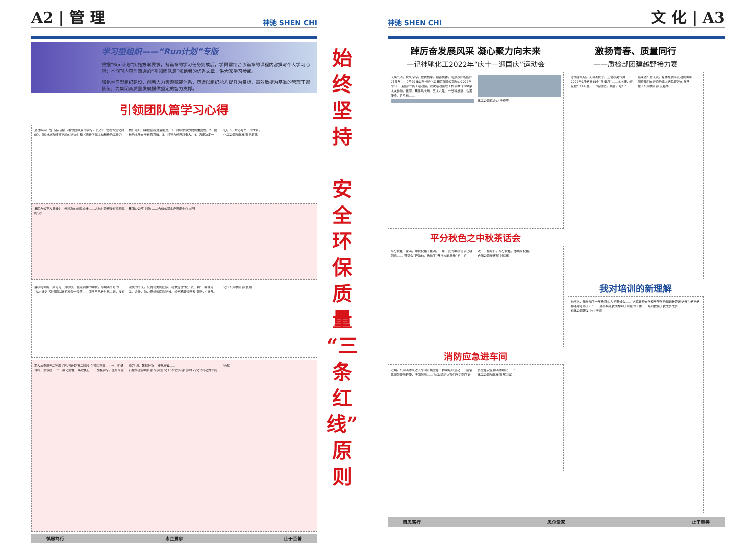A2 | 管 理 神驰 SHEN CHI
学习型组织——“Run计划”专版
根据“Run计划”实施方案要求，各篇章的学习任务完成后，学员需结合该篇章的课程内容撰写个人学习心得；本期刊内容为甄选的“引领团队篇”领跑者的优秀文章，供大家学习参阅。
强化学习型组织建设，创新人力资源赋能体系，塑造以组织能力提升为目标、高效敏捷为基准的管理干部队伍，为集团高质量发展提供坚定的智力支撑。
引领团队篇学习心得
通过Run计划（基石篇）-引领团队篇的学习，《认知：管理专业化启航》、《因材施教辅导下属的秘诀》和《培养下属主动积极的工作习惯》这几门课程使我受益匪浅。1、目标思想方向的重要性。2、成长的本质在于自我突破。3、领导力修己以安人。4、态度决定一切。5、耐心与员工的成长。……
化工公司加氢车间 信召伟
集团办公室人员虽少，但涉及的岗位众多……之前对管理没有系统性的认知……
集团办公室 刘浩 ……仓储公司生产调度中心 刘强
金秋乾坤朗，风习习，月皎皎。在这别样的中秋，为期两个月的“Run计划”引领团队篇学习告一段落……团队早已是时代主题，没有完美的个人，只有优秀的团队。精准定位“权、责、利”，强调分工、合作，助力高绩效团队建设。关于基层管理者“领导力”提升。
化工公司质计部 张超
本人三季度先后完成了RUN计划第二阶段-引领团队篇……一、明确目标，思想统一 二、强化监督，高效执行 三、加强学习，提升专业能力 四、数据分析，自查反省……
石化事业部项目部 宋武生 化工公司安环部 张林 石化公司动力车间 杨斌
慎思笃行 忠企爱家 止于至善
始
终
坚
持
安
全
环
保
质
量
“三
条
红
线”
原
则
神驰 SHEN CHI 文 化 | A3
踔厉奋发展风采 凝心聚力向未来
—记神驰化工2022年“庆十一迎国庆”运动会
天高气清，秋风习习，橙黄橘绿，稻谷飘香，为热烈庆祝国庆73周年……9月29日山东神驰化工集团有限公司举办2022年“庆十一迎国庆”员工运动会。此次运动会职工代表共计500余人次参加。拔河、集体跳大绳、五人六足、一分钟投篮、企鹅漫步、乒乓球……
化工公司综合办 李晓莹
平分秋色之中秋茶话会
平分秋色一轮满，中秋祝福千里明。一年一度的中秋佳节已经到来……“茶话会”开始前，先做了“开拓大脑思维”的小游戏……恰今日，平分秋色，亦共享祝福。
仓储公司安环部 刘璐瑶
消防应急进车间
近期，公司消防队进入车间开展应急三脚架培训活动……应急三脚架使用轻便，坚固耐用……“这次活动让我们学习到了许多应急安全和消防知识……”
化工公司加氢车间 邢卫军
激扬青春、质量同行
——质检部团建越野接力赛
忽而凉风起，人间浅秋时。正值秋高气爽……2022年9月是第45个“质量月”……本次接力赛全程：14公里……“各就位，预备，跑！”……结束语：有人说，身体是供奉灵魂的神殿……期待我们在奔跑的路上遇见更好的自己！
化工公司质计部 庞艳华
我对培训的新理解
前不久，我参加了一年级新生入学家长会……“大家曾经在学校里所学的知识是否还记得？是不是都还给老师了？”……这不禁让我联想到了现在的工作……培训教会了我太多太多……
石化公司研发中心 李娜
慎思笃行 忠企爱家 止于至善